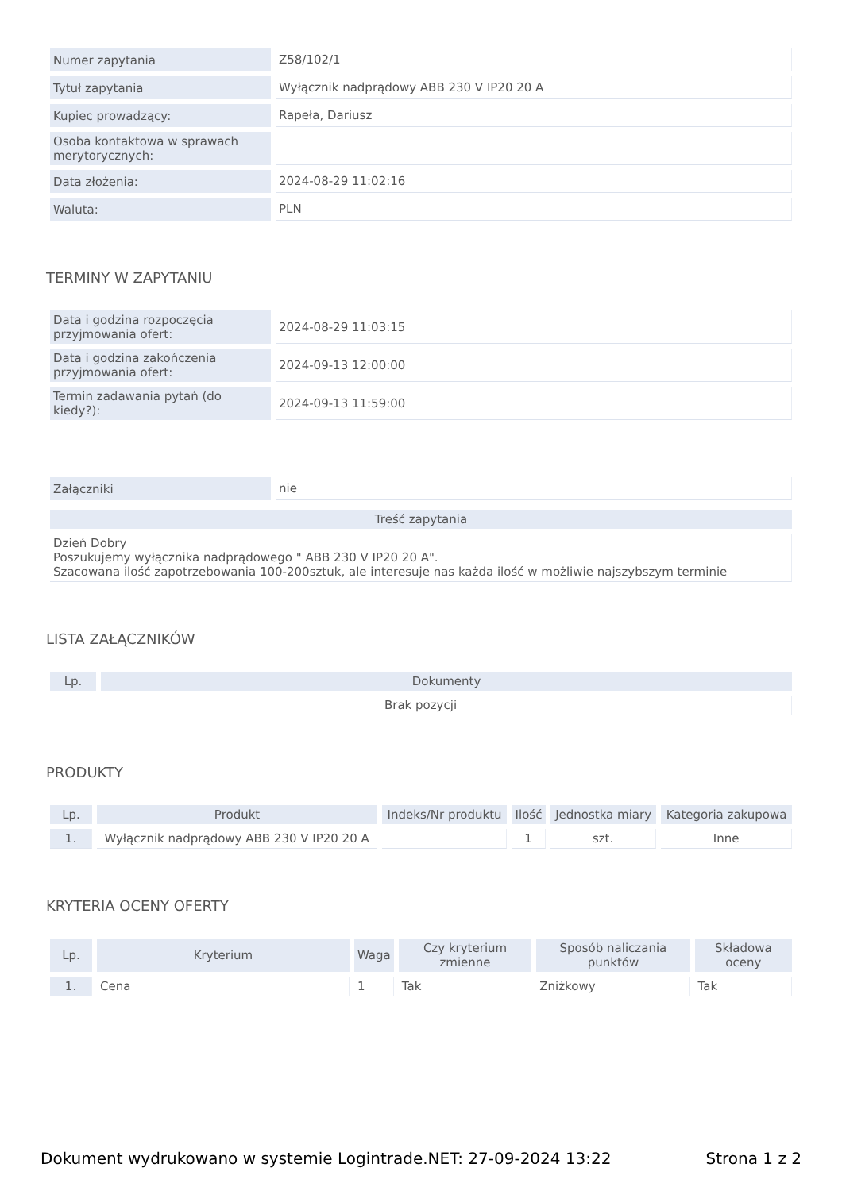| Numer zapytania | Z58/102/1 |
| Tytuł zapytania | Wyłącznik nadprądowy ABB 230 V IP20 20 A |
| Kupiec prowadzący: | Rapeła, Dariusz |
| Osoba kontaktowa w sprawach merytorycznych: | |
| Data złożenia: | 2024-08-29 11:02:16 |
| Waluta: | PLN |
TERMINY W ZAPYTANIU
| Data i godzina rozpoczęcia przyjmowania ofert: | 2024-08-29 11:03:15 |
| Data i godzina zakończenia przyjmowania ofert: | 2024-09-13 12:00:00 |
| Termin zadawania pytań (do kiedy?): | 2024-09-13 11:59:00 |
| Załączniki | nie |
| Treść zapytania |
| --- |
| Dzień Dobry Poszukujemy wyłącznika nadprądowego " ABB 230 V IP20 20 A". Szacowana ilość zapotrzebowania 100-200sztuk, ale interesuje nas każda ilość w możliwie najszybszym terminie |
LISTA ZAŁĄCZNIKÓW
| Lp. | Dokumenty |
| --- | --- |
| Brak pozycji | |
PRODUKTY
| Lp. | Produkt | Indeks/Nr produktu | Ilość | Jednostka miary | Kategoria zakupowa |
| --- | --- | --- | --- | --- | --- |
| 1. | Wyłącznik nadprądowy ABB 230 V IP20 20 A | | 1 | szt. | Inne |
KRYTERIA OCENY OFERTY
| Lp. | Kryterium | Waga | Czy kryterium zmienne | Sposób naliczania punktów | Składowa oceny |
| --- | --- | --- | --- | --- | --- |
| 1. | Cena | 1 | Tak | Zniżkowy | Tak |
Dokument wydrukowano w systemie Logintrade.NET: 27-09-2024 13:22 Strona 1 z 2